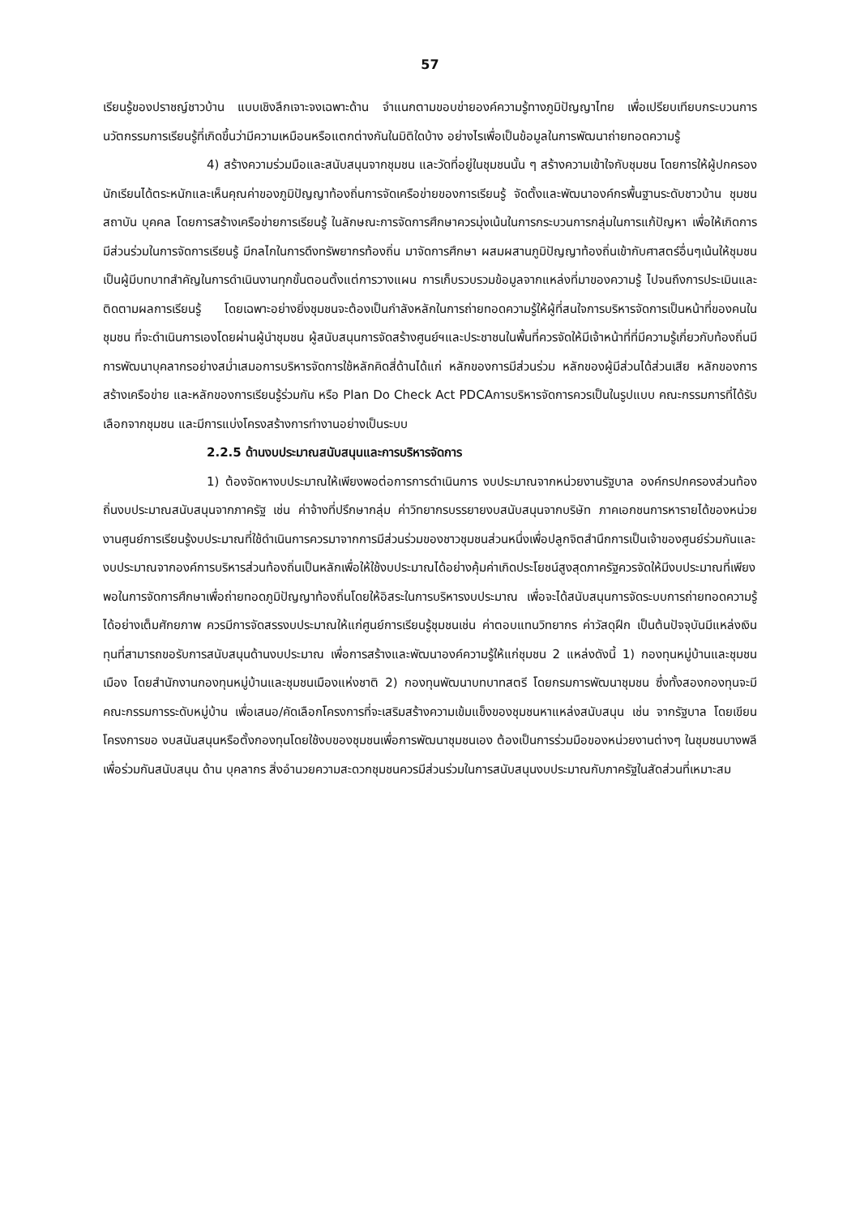57
เรียนรู้ของปราชญ์ชาวบ้าน แบบเชิงลึกเจาะจงเฉพาะด้าน จำแนกตามขอบข่ายองค์ความรู้ทางภูมิปัญญาไทย เพื่อเปรียบเทียบกระบวนการนวัตกรรมการเรียนรู้ที่เกิดขึ้นว่ามีความเหมือนหรือแตกต่างกันในมิติใดบ้าง อย่างไรเพื่อเป็นข้อมูลในการพัฒนาถ่ายทอดความรู้
4) สร้างความร่วมมือและสนับสนุนจากชุมชน และวัดที่อยู่ในชุมชนนั้น ๆ สร้างความเข้าใจกับชุมชน โดยการให้ผู้ปกครองนักเรียนได้ตระหนักและเห็นคุณค่าของภูมิปัญญาท้องถิ่นการจัดเครือข่ายของการเรียนรู้ จัดตั้งและพัฒนาองค์กรพื้นฐานระดับชาวบ้าน ชุมชน สถาบัน บุคคล โดยการสร้างเครือข่ายการเรียนรู้ ในลักษณะการจัดการศึกษาควรมุ่งเน้นในการกระบวนการกลุ่มในการแก้ปัญหา เพื่อให้เกิดการมีส่วนร่วมในการจัดการเรียนรู้ มีกลไกในการดึงทรัพยากรท้องถิ่น มาจัดการศึกษา ผสมผสานภูมิปัญญาท้องถิ่นเข้ากับศาสตร์อื่นๆเน้นให้ชุมชนเป็นผู้มีบทบาทสำคัญในการดำเนินงานทุกขั้นตอนตั้งแต่การวางแผน การเก็บรวบรวมข้อมูลจากแหล่งที่มาของความรู้ ไปจนถึงการประเมินและติดตามผลการเรียนรู้ โดยเฉพาะอย่างยิ่งชุมชนจะต้องเป็นกำลังหลักในการถ่ายทอดความรู้ให้ผู้ที่สนใจการบริหารจัดการเป็นหน้าที่ของคนในชุมชน ที่จะดำเนินการเองโดยผ่านผู้นำชุมชน ผู้สนับสนุนการจัดสร้างศูนย์ฯและประชาชนในพื้นที่ควรจัดให้มีเจ้าหน้าที่ที่มีความรู้เกี่ยวกับท้องถิ่นมีการพัฒนาบุคลากรอย่างสม่ำเสมอการบริหารจัดการใช้หลักคิดสี่ด้านได้แก่ หลักของการมีส่วนร่วม หลักของผู้มีส่วนได้ส่วนเสีย หลักของการสร้างเครือข่าย และหลักของการเรียนรู้ร่วมกัน หรือ Plan Do Check Act PDCAการบริหารจัดการควรเป็นในรูปแบบ คณะกรรมการที่ได้รับเลือกจากชุมชน และมีการแบ่งโครงสร้างการทำงานอย่างเป็นระบบ
2.2.5 ด้านงบประมาณสนับสนุนและการบริหารจัดการ
1) ต้องจัดหางบประมาณให้เพียงพอต่อการการดำเนินการ งบประมาณจากหน่วยงานรัฐบาล องค์กรปกครองส่วนท้องถิ่นงบประมาณสนับสนุนจากภาครัฐ เช่น ค่าจ้างที่ปรึกษากลุ่ม ค่าวิทยากรบรรยายงบสนับสนุนจากบริษัท ภาคเอกชนการหารายได้ของหน่วยงานศูนย์การเรียนรู้งบประมาณที่ใช้ดำเนินการควรมาจากการมีส่วนร่วมของชาวชุมชนส่วนหนึ่งเพื่อปลูกจิตสำนึกการเป็นเจ้าของศูนย์ร่วมกันและงบประมาณจากองค์การบริหารส่วนท้องถิ่นเป็นหลักเพื่อให้ใช้งบประมาณได้อย่างคุ้มค่าเกิดประโยชน์สูงสุดภาครัฐควรจัดให้มีงบประมาณที่เพียงพอในการจัดการศึกษาเพื่อถ่ายทอดภูมิปัญญาท้องถิ่นโดยให้อิสระในการบริหารงบประมาณ เพื่อจะได้สนับสนุนการจัดระบบการถ่ายทอดความรู้ได้อย่างเต็มศักยภาพ ควรมีการจัดสรรงบประมาณให้แก่ศูนย์การเรียนรู้ชุมชนเช่น ค่าตอบแทนวิทยากร ค่าวัสดุฝึก เป็นต้นปัจจุบันมีแหล่งเงินทุนที่สามารถขอรับการสนับสนุนด้านงบประมาณ เพื่อการสร้างและพัฒนาองค์ความรู้ให้แก่ชุมชน 2 แหล่งดังนี้ 1) กองทุนหมู่บ้านและชุมชนเมือง โดยสำนักงานกองทุนหมู่บ้านและชุมชนเมืองแห่งชาติ 2) กองทุนพัฒนาบทบาทสตรี โดยกรมการพัฒนาชุมชน ซึ่งทั้งสองกองทุนจะมีคณะกรรมการระดับหมู่บ้าน เพื่อเสนอ/คัดเลือกโครงการที่จะเสริมสร้างความเข้มแข็งของชุมชนหาแหล่งสนับสนุน เช่น จากรัฐบาล โดยเขียนโครงการขอ งบสนันสนุนหรือตั้งกองทุนโดยใช้งบของชุมชนเพื่อการพัฒนาชุมชนเอง ต้องเป็นการร่วมมือของหน่วยงานต่างๆ ในชุมชนบางพลีเพื่อร่วมกันสนับสนุน ด้าน บุคลากร สิ่งอำนวยความสะดวกชุมชนควรมีส่วนร่วมในการสนับสนุนงบประมาณกับภาครัฐในสัดส่วนที่เหมาะสม